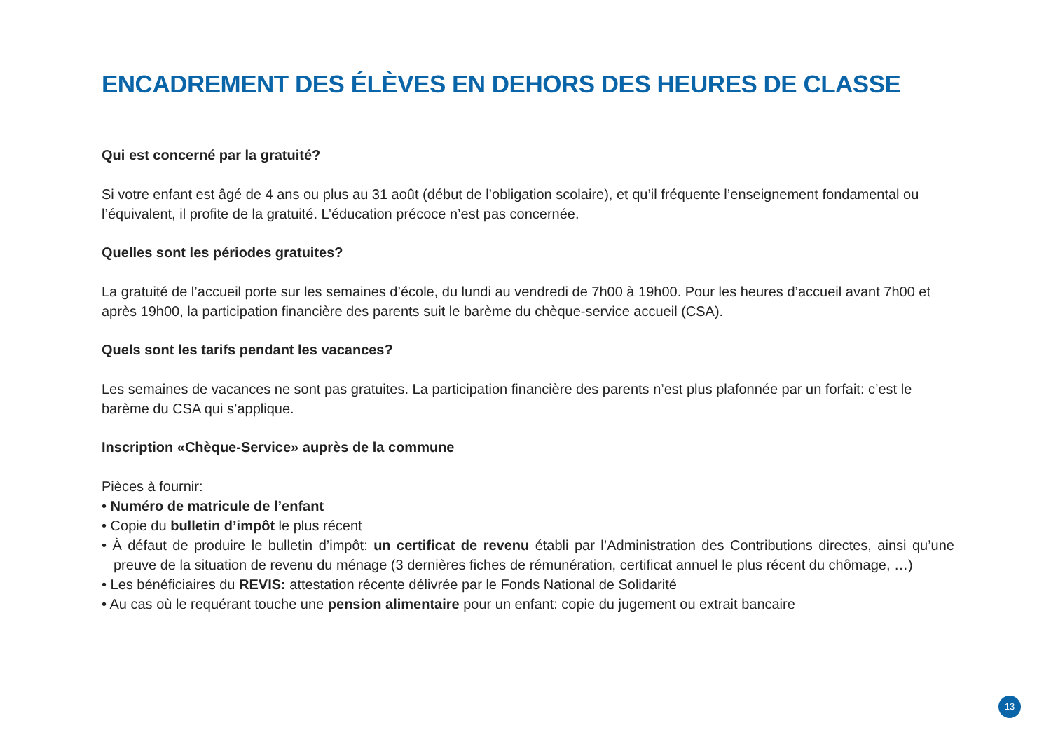ENCADREMENT DES ÉLÈVES EN DEHORS DES HEURES DE CLASSE
Qui est concerné par la gratuité?
Si votre enfant est âgé de 4 ans ou plus au 31 août (début de l’obligation scolaire), et qu’il fréquente l’enseignement fondamental ou l’équivalent, il profite de la gratuité. L’éducation précoce n’est pas concernée.
Quelles sont les périodes gratuites?
La gratuité de l’accueil porte sur les semaines d’école, du lundi au vendredi de 7h00 à 19h00. Pour les heures d’accueil avant 7h00 et après 19h00, la participation financière des parents suit le barème du chèque-service accueil (CSA).
Quels sont les tarifs pendant les vacances?
Les semaines de vacances ne sont pas gratuites. La participation financière des parents n’est plus plafonnée par un forfait: c’est le barème du CSA qui s’applique.
Inscription «Chèque-Service» auprès de la commune
Pièces à fournir:
• Numéro de matricule de l’enfant
• Copie du bulletin d’impôt le plus récent
• À défaut de produire le bulletin d’impôt: un certificat de revenu établi par l’Administration des Contributions directes, ainsi qu’une preuve de la situation de revenu du ménage (3 dernières fiches de rémunération, certificat annuel le plus récent du chômage, …)
• Les bénéficiaires du REVIS: attestation récente délivrée par le Fonds National de Solidarité
• Au cas où le requérant touche une pension alimentaire pour un enfant: copie du jugement ou extrait bancaire
13